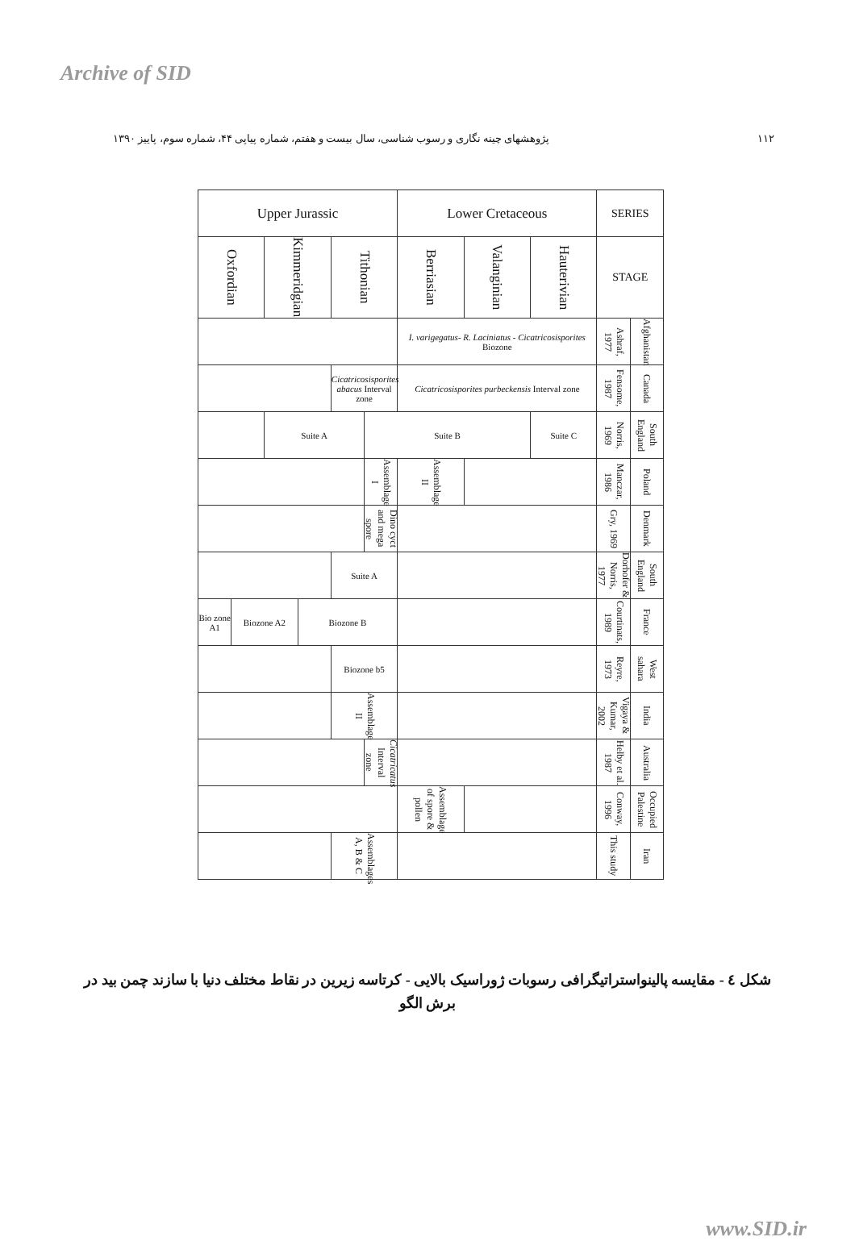Archive of SID
پژوهشهای چینه نگاری و رسوب شناسی، سال بیست و هفتم، شماره پیاپی ۴۴، شماره سوم، پاییز ۱۳۹۰ ۱۱۲
| Upper Jurassic | | | | | | Lower Cretaceous | | | SERIES | |
| Oxfordian | | Kimmeridgian | | Tithonian | | Berriasian | Valanginian | Hauterivian | STAGE | |
| | | | | | | I. varigegatus- R. Laciniatus - Cicatricosisporites Biozone | | | Ashraf, 1977 | Afghanistan |
| | | | | Cicatricosisporites abacus Interval zone | | Cicatricosisporites purbeckensis Interval zone | | | Fensome, 1987 | Canada |
| | | Suite A | | | Suite B | | | Suite C | Norris, 1969 | South England |
| | | | | | Assemblage I | Assemblage II | | | Manczar, 1986 | Poland |
| | | | | | Dino cyct and mega spore | | | | Gry, 1969 | Denmark |
| | | | | Suite A | | | | | Dorhofer & Norris, 1977 | South England |
| Bio zone A1 | Biozone A2 | | Biozone B | | | | | | Courtinats, 1989 | France |
| | | | | Biozone b5 | | | | | Reyre, 1973 | West sahara |
| | | | | Assemblage II | | | | | Vigaya & Kumar, 2002 | India |
| | | | | | Cicatricatus Interval zone | | | | Helby et al. 1987 | Australia |
| | | | | | | Assemblage of spore & pollen | | | Conway, 1996 | Occupied Palestine |
| | | | | Assemblages A, B & C | | | | | This study | Iran |
شکل ٤ - مقایسه پالینواستراتیگرافی رسوبات ژوراسیک بالایی - کرتاسه زیرین در نقاط مختلف دنیا با سازند چمن بید در برش الگو
www.SID.ir